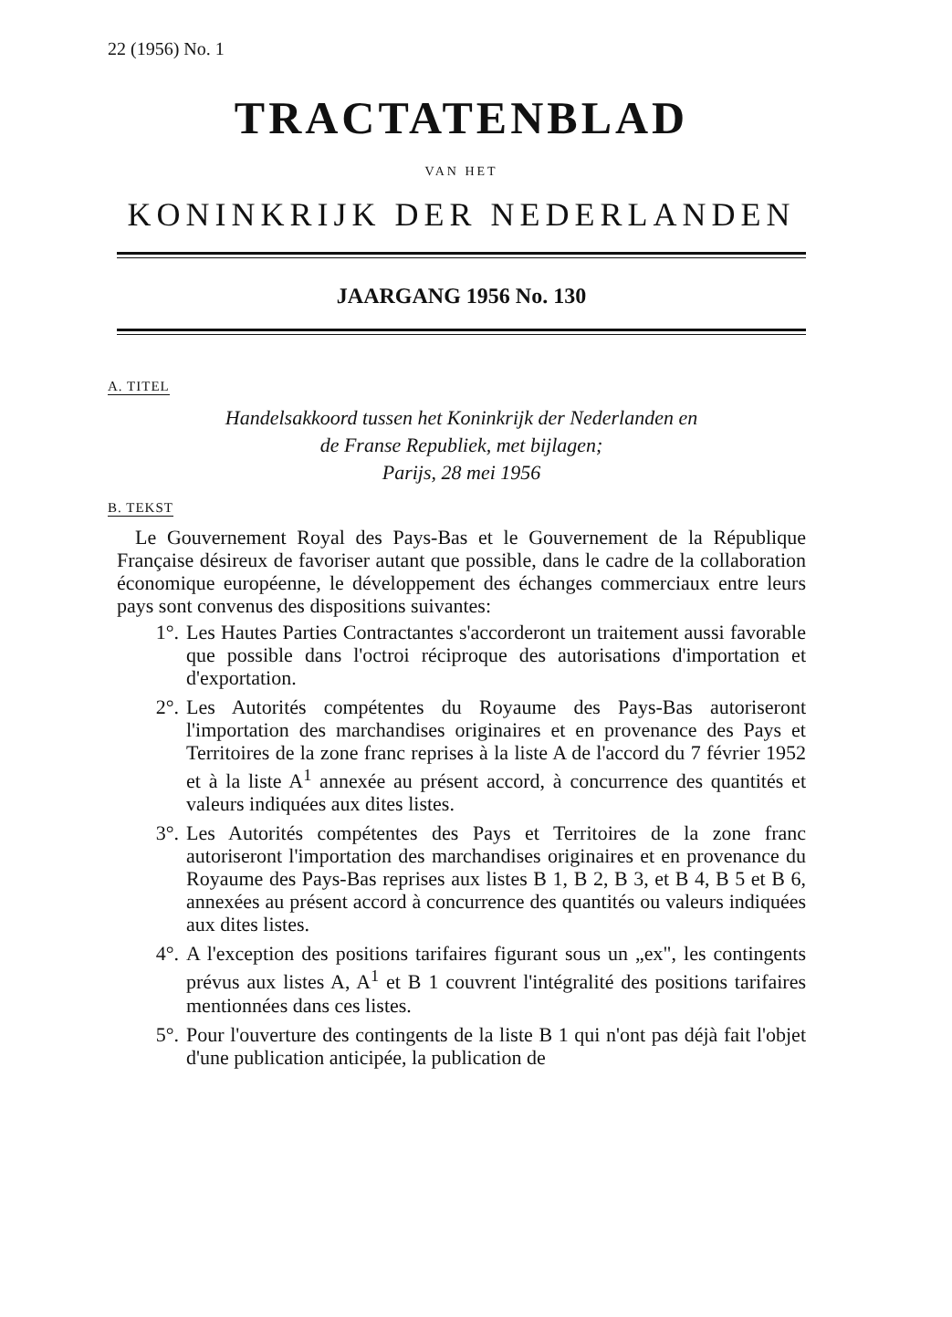22 (1956) No. 1
TRACTATENBLAD
VAN HET
KONINKRIJK DER NEDERLANDEN
JAARGANG 1956 No. 130
A. TITEL
Handelsakkoord tussen het Koninkrijk der Nederlanden en
de Franse Republiek, met bijlagen;
Parijs, 28 mei 1956
B. TEKST
Le Gouvernement Royal des Pays-Bas et le Gouvernement de la République Française désireux de favoriser autant que possible, dans le cadre de la collaboration économique européenne, le développement des échanges commerciaux entre leurs pays sont convenus des dispositions suivantes:
1°. Les Hautes Parties Contractantes s'accorderont un traitement aussi favorable que possible dans l'octroi réciproque des autorisations d'importation et d'exportation.
2°. Les Autorités compétentes du Royaume des Pays-Bas autoriseront l'importation des marchandises originaires et en provenance des Pays et Territoires de la zone franc reprises à la liste A de l'accord du 7 février 1952 et à la liste A<sup>1</sup> annexée au présent accord, à concurrence des quantités et valeurs indiquées aux dites listes.
3°. Les Autorités compétentes des Pays et Territoires de la zone franc autoriseront l'importation des marchandises originaires et en provenance du Royaume des Pays-Bas reprises aux listes B 1, B 2, B 3, et B 4, B 5 et B 6, annexées au présent accord à concurrence des quantités ou valeurs indiquées aux dites listes.
4°. A l'exception des positions tarifaires figurant sous un „ex", les contingents prévus aux listes A, A<sup>1</sup> et B 1 couvrent l'intégralité des positions tarifaires mentionnées dans ces listes.
5°. Pour l'ouverture des contingents de la liste B 1 qui n'ont pas déjà fait l'objet d'une publication anticipée, la publication de